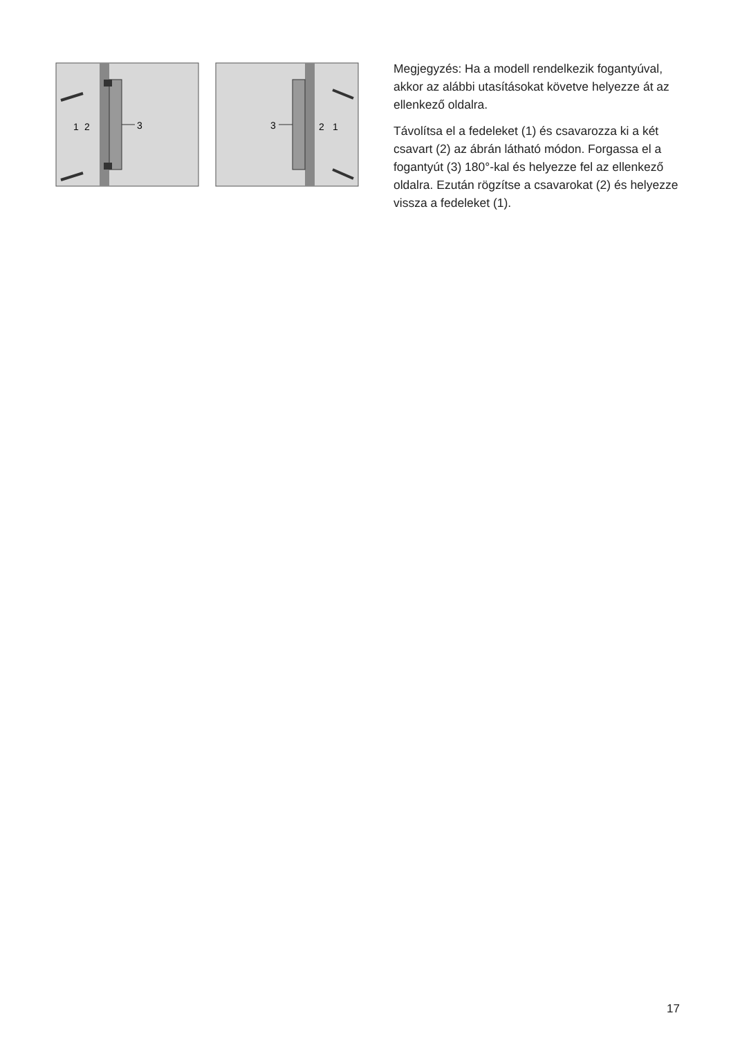3
1
2
3
2
1
Megjegyzés: Ha a modell rendelkezik fogantyúval, akkor az alábbi utasításokat követve helyezze át az ellenkező oldalra.
Távolítsa el a fedeleket (1) és csavarozza ki a két csavart (2) az ábrán látható módon. Forgassa el a fogantyút (3) 180°-kal és helyezze fel az ellenkező oldalra. Ezután rögzítse a csavarokat (2) és helyezze vissza a fedeleket (1).
17